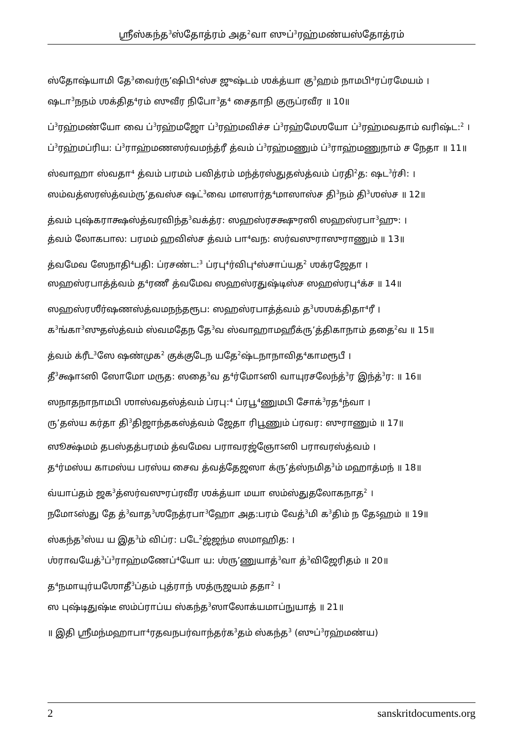ஸ்ரீஸ்கந்த<sup>3</sup>ஸ்தோத்ரம் அத<sup>2</sup>வா ஸுப்<sup>3</sup>ரஹ்மண்யஸ்தோத்ரம்
ஸ்தோஷ்யாமி தே<sup>3</sup>வைர்ரு’ஷிபி⁴ஸ்ச ஜுஷ்டம் ஶக்த்யா கு<sup>3</sup>ஹம் நாமபி⁴ரப்ரமேயம் ।
ஷடா<sup>3</sup>நநம் ஶக்தித⁴ரம் ஸுவீர நிபோ<sup>3</sup>த⁴ சைதாநி குருப்ரவீர ॥ 10॥
ப்<sup>3</sup>ரஹ்மண்யோ வை ப்<sup>3</sup>ரஹ்மஜோ ப்<sup>3</sup>ரஹ்மவிச்ச ப்<sup>3</sup>ரஹ்மேஶயோ ப்<sup>3</sup>ரஹ்மவதாம் வரிஷ்ட:<sup>2</sup> ।
ப்<sup>3</sup>ரஹ்மப்ரிய: ப்<sup>3</sup>ராஹ்மணஸர்வமந்த்ரீ த்வம் ப்<sup>3</sup>ரஹ்மணும் ப்<sup>3</sup>ராஹ்மணுநாம் ச நேதா ॥ 11॥
ஸ்வாஹா ஸ்வதா⁴ த்வம் பரமம் பவித்ரம் மந்த்ரஸ்துதஸ்த்வம் ப்ரதி<sup>2</sup>த: ஷட<sup>3</sup>ர்சி: ।
ஸம்வத்ஸரஸ்த்வம்ரு’தவஸ்ச ஷட்<sup>3</sup>வை மாஸார்த⁴மாஸாஸ்ச தி<sup>3</sup>நம் தி<sup>3</sup>ஶஸ்ச ॥ 12॥
த்வம் புஷ்கராக்ஷஸ்த்வரவிந்த<sup>3</sup>வக்த்ர: ஸஹஸ்ரசக்ஷுரஸி ஸஹஸ்ரபா<sup>3</sup>ஹு: ।
த்வம் லோகபால: பரமம் ஹவிஸ்ச த்வம் பா⁴வந: ஸர்வஸுராஸுராணும் ॥ 13॥
த்வமேவ ஸேநாதி⁴பதி: ப்ரசண்ட:<sup>3</sup> ப்ரபு⁴ர்விபு⁴ஸ்சாப்யத<sup>2</sup> ஶக்ரஜேதா ।
ஸஹஸ்ரபாத்த்வம் த⁴ரணீ த்வமேவ ஸஹஸ்ரதுஷ்டிஸ்ச ஸஹஸ்ரபு⁴க்ச ॥ 14॥
ஸஹஸ்ரஶீர்ஷணஸ்த்வமநந்தரூப: ஸஹஸ்ரபாத்த்வம் த<sup>3</sup>ஶஶக்திதா⁴ரீ ।
க<sup>3</sup>ங்கா<sup>3</sup>ஸுதஸ்த்வம் ஸ்வமதேந தே<sup>3</sup>வ ஸ்வாஹாமஹீக்ரு’த்திகாநாம் ததை<sup>2</sup>வ ॥ 15॥
த்வம் க்ரீட<sup>3</sup>ஸே ஷண்முக<sup>2</sup> குக்குடேந யதே<sup>2</sup>ஷ்டநாநாவித⁴காமரூபீ ।
தீ<sup>3</sup>க்ஷாऽஸி ஸோமோ மருத: ஸதை<sup>3</sup>வ த⁴ர்மோऽஸி வாயுரசலேந்த்<sup>3</sup>ர இந்த்<sup>3</sup>ர: ॥ 16॥
ஸநாதநாநாமபி ஶாஸ்வதஸ்த்வம் ப்ரபு:⁴ ப்ரபூ⁴ணுமபி சோக்<sup>3</sup>ரத⁴ந்வா ।
ரு’தஸ்ய கர்தா தி<sup>3</sup>திஜாந்தகஸ்த்வம் ஜேதா ரிபூணும் ப்ரவர: ஸுராணும் ॥ 17॥
ஸூக்ஷ்மம் தபஸ்தத்பரமம் த்வமேவ பராவரஜ்ஞோऽஸி பராவரஸ்த்வம் ।
த⁴ர்மஸ்ய காமஸ்ய பரஸ்ய சைவ த்வத்தேஜஸா க்ரு’த்ஸ்நமித<sup>3</sup>ம் மஹாத்மந் ॥ 18॥
வ்யாப்தம் ஜக<sup>3</sup>த்ஸர்வஸுரப்ரவீர ஶக்த்யா மயா ஸம்ஸ்துதலோகநாத<sup>2</sup> ।
நமோऽஸ்து தே த்<sup>3</sup>வாத<sup>3</sup>ஶநேத்ரபா<sup>3</sup>ஹோ அத:பரம் வேத்<sup>3</sup>மி க<sup>3</sup>திம் ந தேऽஹம் ॥ 19॥
ஸ்கந்த<sup>3</sup>ஸ்ய ய இத<sup>3</sup>ம் விப்ர: படே<sup>2</sup>ஜ்ஜந்ம ஸமாஹித: ।
ஶ்ராவயேத்<sup>3</sup>ப்<sup>3</sup>ராஹ்மணேப்⁴யோ ய: ஶ்ரு’ணுயாத்<sup>3</sup>வா த்<sup>3</sup>விஜேரிதம் ॥ 20॥
த⁴நமாயுர்யஶோதீ<sup>3</sup>ப்தம் புத்ராந் ஶத்ருஜயம் ததா<sup>2</sup> ।
ஸ புஷ்டிதுஷ்டீ ஸம்ப்ராப்ய ஸ்கந்த<sup>3</sup>ஸாலோக்யமாப்நுயாத் ॥ 21॥
॥ இதி ஸ்ரீமந்மஹாபா⁴ரதவநபர்வாந்தர்க<sup>3</sup>தம் ஸ்கந்த<sup>3</sup> (ஸுப்<sup>3</sup>ரஹ்மண்ய)
2 sanskritdocuments.org